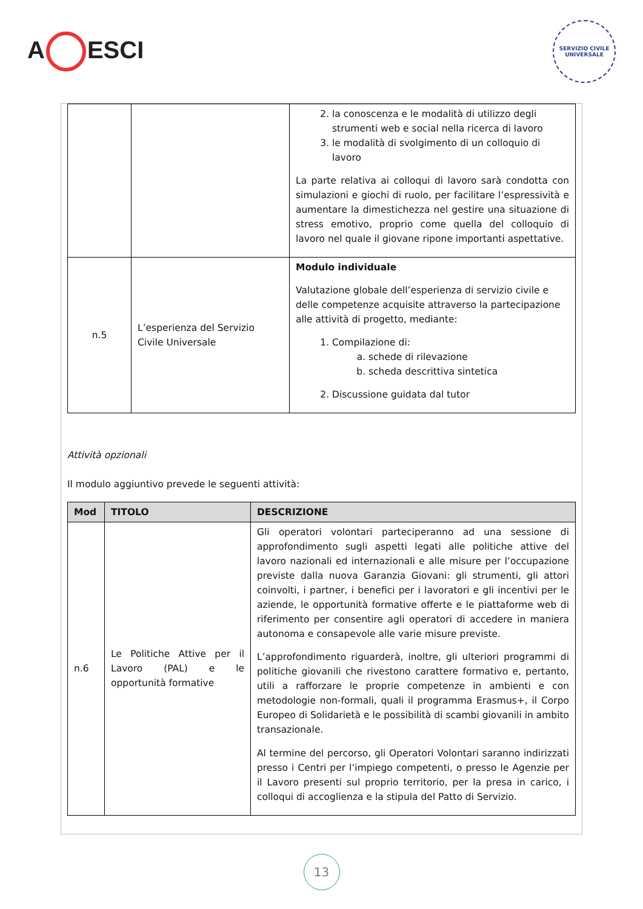A ESCI
SERVIZIO CIVILE
UNIVERSALE
| | | 2. la conoscenza e le modalità di utilizzo degli strumenti web e social nella ricerca di lavoro 3. le modalità di svolgimento di un colloquio di lavoro La parte relativa ai colloqui di lavoro sarà condotta con simulazioni e giochi di ruolo, per facilitare l’espressività e aumentare la dimestichezza nel gestire una situazione di stress emotivo, proprio come quella del colloquio di lavoro nel quale il giovane ripone importanti aspettative. |
| n.5 | L’esperienza del Servizio Civile Universale | Modulo individuale Valutazione globale dell’esperienza di servizio civile e delle competenze acquisite attraverso la partecipazione alle attività di progetto, mediante: 1. Compilazione di: a. schede di rilevazione b. scheda descrittiva sintetica 2. Discussione guidata dal tutor |
Attività opzionali
Il modulo aggiuntivo prevede le seguenti attività:
| Mod | TITOLO | DESCRIZIONE |
| --- | --- | --- |
| n.6 | Le Politiche Attive per il Lavoro (PAL) e le opportunità formative | Gli operatori volontari parteciperanno ad una sessione di approfondimento sugli aspetti legati alle politiche attive del lavoro nazionali ed internazionali e alle misure per l’occupazione previste dalla nuova Garanzia Giovani: gli strumenti, gli attori coinvolti, i partner, i benefici per i lavoratori e gli incentivi per le aziende, le opportunità formative offerte e le piattaforme web di riferimento per consentire agli operatori di accedere in maniera autonoma e consapevole alle varie misure previste. L’approfondimento riguarderà, inoltre, gli ulteriori programmi di politiche giovanili che rivestono carattere formativo e, pertanto, utili a rafforzare le proprie competenze in ambienti e con metodologie non-formali, quali il programma Erasmus+, il Corpo Europeo di Solidarietà e le possibilità di scambi giovanili in ambito transazionale. Al termine del percorso, gli Operatori Volontari saranno indirizzati presso i Centri per l’impiego competenti, o presso le Agenzie per il Lavoro presenti sul proprio territorio, per la presa in carico, i colloqui di accoglienza e la stipula del Patto di Servizio. |
13